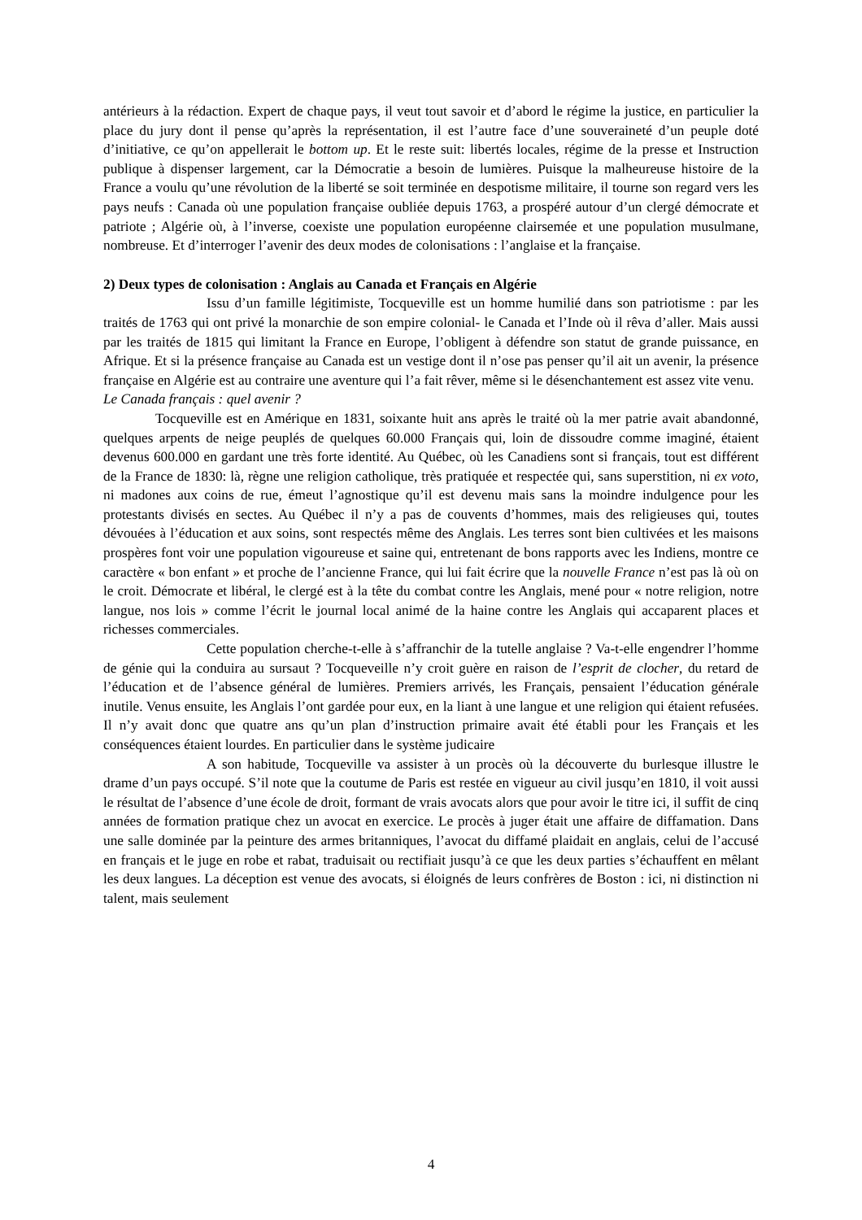antérieurs à la rédaction. Expert de chaque pays, il veut tout savoir et d’abord le régime la justice, en particulier la place du jury dont il pense qu’après la représentation, il est l’autre face d’une souveraineté d’un peuple doté d’initiative, ce qu’on appellerait le bottom up. Et le reste suit: libertés locales, régime de la presse et Instruction publique à dispenser largement, car la Démocratie a besoin de lumières. Puisque la malheureuse histoire de la France a voulu qu’une révolution de la liberté se soit terminée en despotisme militaire, il tourne son regard vers les pays neufs : Canada où une population française oubliée depuis 1763, a prospéré autour d’un clergé démocrate et patriote ; Algérie où, à l’inverse, coexiste une population européenne clairsemée et une population musulmane, nombreuse. Et d’interroger l’avenir des deux modes de colonisations : l’anglaise et la française.
2) Deux types de colonisation : Anglais au Canada et Français en Algérie
Issu d’un famille légitimiste, Tocqueville est un homme humilié dans son patriotisme : par les traités de 1763 qui ont privé la monarchie de son empire colonial- le Canada et l’Inde où il rêva d’aller. Mais aussi par les traités de 1815 qui limitant la France en Europe, l’obligent à défendre son statut de grande puissance, en Afrique. Et si la présence française au Canada est un vestige dont il n’ose pas penser qu’il ait un avenir, la présence française en Algérie est au contraire une aventure qui l’a fait rêver, même si le désenchantement est assez vite venu.
Le Canada français : quel avenir ?
Tocqueville est en Amérique en 1831, soixante huit ans après le traité où la mer patrie avait abandonné, quelques arpents de neige peuplés de quelques 60.000 Français qui, loin de dissoudre comme imaginé, étaient devenus 600.000 en gardant une très forte identité. Au Québec, où les Canadiens sont si français, tout est différent de la France de 1830: là, règne une religion catholique, très pratiquée et respectée qui, sans superstition, ni ex voto, ni madones aux coins de rue, émeut l’agnostique qu’il est devenu mais sans la moindre indulgence pour les protestants divisés en sectes. Au Québec il n’y a pas de couvents d’hommes, mais des religieuses qui, toutes dévouées à l’éducation et aux soins, sont respectés même des Anglais. Les terres sont bien cultivées et les maisons prospères font voir une population vigoureuse et saine qui, entretenant de bons rapports avec les Indiens, montre ce caractère « bon enfant » et proche de l’ancienne France, qui lui fait écrire que la nouvelle France n’est pas là où on le croit. Démocrate et libéral, le clergé est à la tête du combat contre les Anglais, mené pour « notre religion, notre langue, nos lois » comme l’écrit le journal local animé de la haine contre les Anglais qui accaparent places et richesses commerciales.
Cette population cherche-t-elle à s’affranchir de la tutelle anglaise ? Va-t-elle engendrer l’homme de génie qui la conduira au sursaut ? Tocqueveille n’y croit guère en raison de l’esprit de clocher, du retard de l’éducation et de l’absence général de lumières. Premiers arrivés, les Français, pensaient l’éducation générale inutile. Venus ensuite, les Anglais l’ont gardée pour eux, en la liant à une langue et une religion qui étaient refusées. Il n’y avait donc que quatre ans qu’un plan d’instruction primaire avait été établi pour les Français et les conséquences étaient lourdes. En particulier dans le système judicaire
A son habitude, Tocqueville va assister à un procès où la découverte du burlesque illustre le drame d’un pays occupé. S’il note que la coutume de Paris est restée en vigueur au civil jusqu’en 1810, il voit aussi le résultat de l’absence d’une école de droit, formant de vrais avocats alors que pour avoir le titre ici, il suffit de cinq années de formation pratique chez un avocat en exercice. Le procès à juger était une affaire de diffamation. Dans une salle dominée par la peinture des armes britanniques, l’avocat du diffamé plaidait en anglais, celui de l’accusé en français et le juge en robe et rabat, traduisait ou rectifiait jusqu’à ce que les deux parties s’échauffent en mêlant les deux langues. La déception est venue des avocats, si éloignés de leurs confrères de Boston : ici, ni distinction ni talent, mais seulement
4